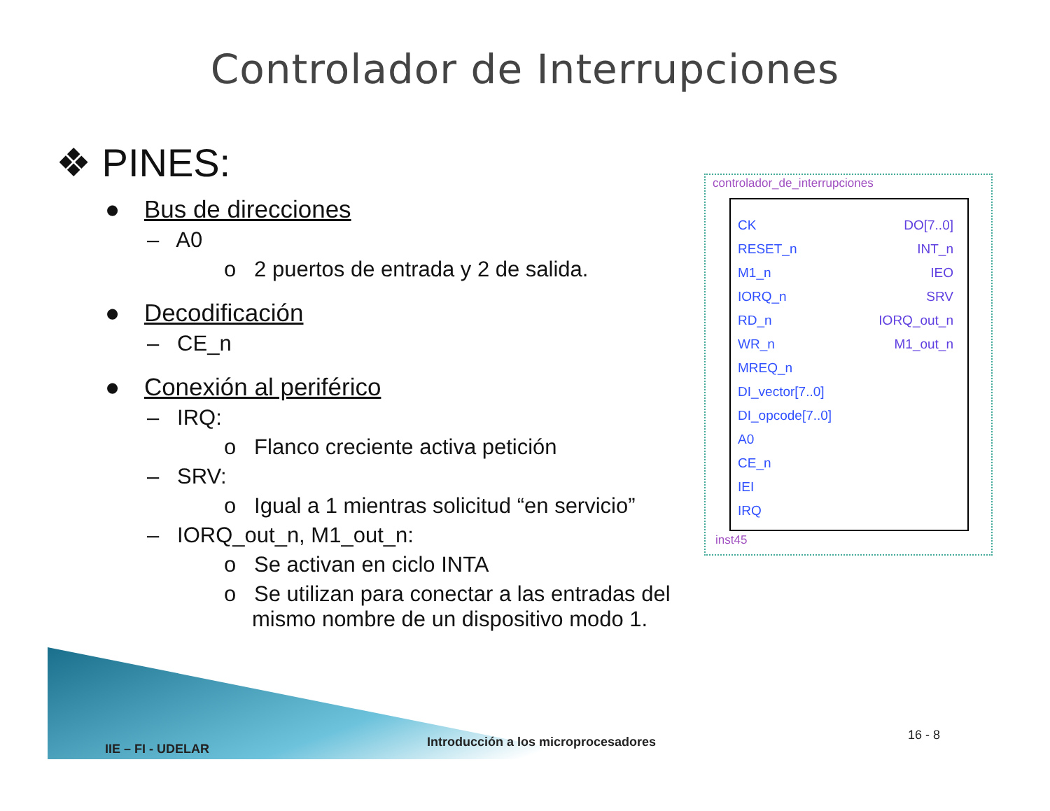Controlador de Interrupciones
❖ PINES:
● Bus de direcciones
– A0
o 2 puertos de entrada y 2 de salida.
● Decodificación
– CE_n
● Conexión al periférico
– IRQ:
o Flanco creciente activa petición
– SRV:
o Igual a 1 mientras solicitud “en servicio”
– IORQ_out_n, M1_out_n:
o Se activan en ciclo INTA
o Se utilizan para conectar a las entradas del mismo nombre de un dispositivo modo 1.
controlador_de_interrupciones
CK
RESET_n
M1_n
IORQ_n
RD_n
WR_n
MREQ_n
DI_vector[7..0]
DI_opcode[7..0]
A0
CE_n
IEI
IRQ
DO[7..0]
INT_n
IEO
SRV
IORQ_out_n
M1_out_n
inst45
IIE – FI - UDELAR
Introducción a los microprocesadores
16 - 8